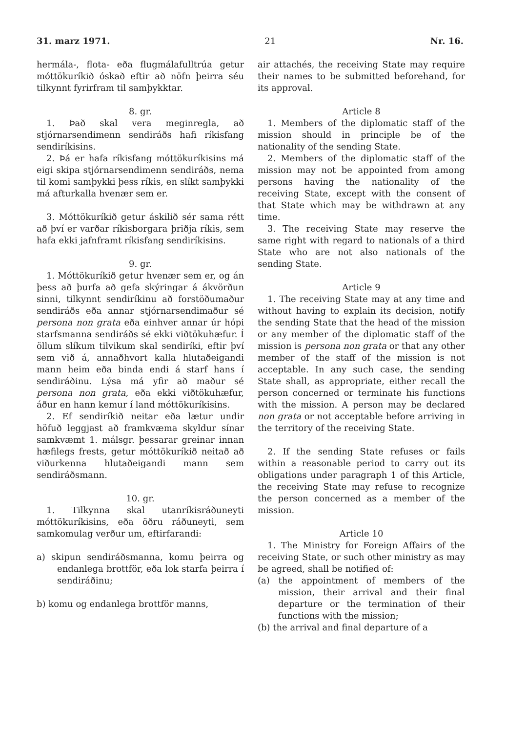31. marz 1971. 21 Nr. 16.
hermála-, flota- eða flugmálafulltrúa getur móttökuríkið óskað eftir að nöfn þeirra séu tilkynnt fyrirfram til samþykktar.
8. gr.
1. Það skal vera meginregla, að stjórnarsendimenn sendiráðs hafi ríkisfang sendiríkisins.
2. Þá er hafa ríkisfang móttökuríkisins má eigi skipa stjórnarsendimenn sendiráðs, nema til komi samþykki þess ríkis, en slíkt samþykki má afturkalla hvenær sem er.
3. Móttökuríkið getur áskilið sér sama rétt að því er varðar ríkisborgara þriðja ríkis, sem hafa ekki jafnframt ríkisfang sendiríkisins.
9. gr.
1. Móttökuríkið getur hvenær sem er, og án þess að þurfa að gefa skýringar á ákvörðun sinni, tilkynnt sendiríkinu að forstöðumaður sendiráðs eða annar stjórnarsendimaður sé persona non grata eða einhver annar úr hópi starfsmanna sendiráðs sé ekki viðtökuhæfur. Í öllum slíkum tilvikum skal sendiríki, eftir því sem við á, annaðhvort kalla hlutaðeigandi mann heim eða binda endi á starf hans í sendiráðinu. Lýsa má yfir að maður sé persona non grata, eða ekki viðtökuhæfur, áður en hann kemur í land móttökuríkisins.
2. Ef sendiríkið neitar eða lætur undir höfuð leggjast að framkvæma skyldur sínar samkvæmt 1. málsgr. þessarar greinar innan hæfilegs frests, getur móttökuríkið neitað að viðurkenna hlutaðeigandi mann sem sendiráðsmann.
10. gr.
1. Tilkynna skal utanríkisráðuneyti móttökuríkisins, eða öðru ráðuneyti, sem samkomulag verður um, eftirfarandi:
a) skipun sendiráðsmanna, komu þeirra og endanlega brottför, eða lok starfa þeirra í sendiráðinu;
b) komu og endanlega brottför manns,
air attachés, the receiving State may require their names to be submitted beforehand, for its approval.
Article 8
1. Members of the diplomatic staff of the mission should in principle be of the nationality of the sending State.
2. Members of the diplomatic staff of the mission may not be appointed from among persons having the nationality of the receiving State, except with the consent of that State which may be withdrawn at any time.
3. The receiving State may reserve the same right with regard to nationals of a third State who are not also nationals of the sending State.
Article 9
1. The receiving State may at any time and without having to explain its decision, notify the sending State that the head of the mission or any member of the diplomatic staff of the mission is persona non grata or that any other member of the staff of the mission is not acceptable. In any such case, the sending State shall, as appropriate, either recall the person concerned or terminate his functions with the mission. A person may be declared non grata or not acceptable before arriving in the territory of the receiving State.
2. If the sending State refuses or fails within a reasonable period to carry out its obligations under paragraph 1 of this Article, the receiving State may refuse to recognize the person concerned as a member of the mission.
Article 10
1. The Ministry for Foreign Affairs of the receiving State, or such other ministry as may be agreed, shall be notified of:
(a) the appointment of members of the mission, their arrival and their final departure or the termination of their functions with the mission;
(b) the arrival and final departure of a